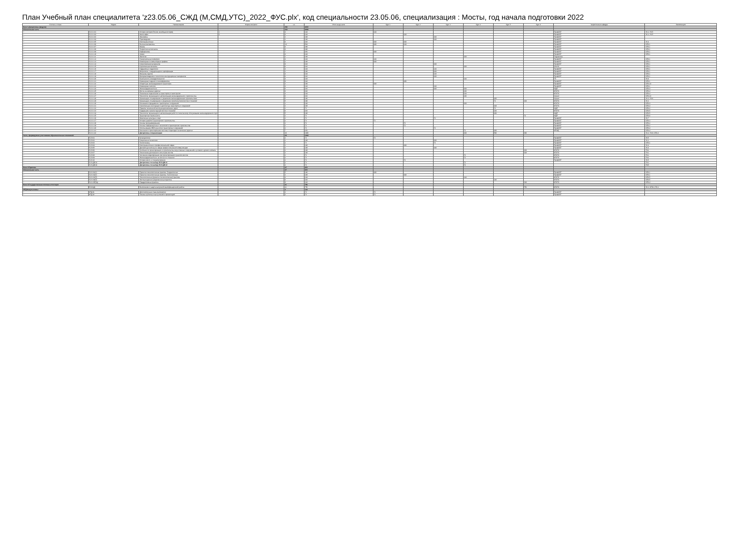План Учебный план специалитета 'z23.05.06_СЖД (М,СМД,УТС)_2022_ФУС.plx', код специальности 23.05.06, специализация : Мосты, год начала подготовки 2022
| Считать в плане | Индекс | Наименование | Форма контроля | з.е. | Итого акад.часов | Курс 1 | Курс 2 | Курс 3 | Курс 4 | Курс 5 | Курс 6 | Закрепленная кафедра | Компетенции |
| --- | --- | --- | --- | --- | --- | --- | --- | --- | --- | --- | --- | --- | --- |
| Блок 1.Дисциплины (модули) | | | | 252 | 9072 | | | | | | | | |
| Обязательная часть | | | | 222 | 8028 | | | | | | | | |
| + | Б1.О.1.01 | История (история России, всеобщая история) | 1 | 4 | 144 | 144 | | | | | | ПрофОБТ | УК-1; УК-5 |
| + | Б1.О.1.02 | Философия | 2 | 4 | 144 | | 144 | | | | | ПрофОБТ | УК-1; УК-5 |
| + | Б1.О.1.03 | Экономика | | 3 | 108 | | | 108 | | | | ПрофОБТ | |
| + | Б1.О.1.04 | Правоведение | | 3 | 108 | | | 108 | | | | ПрофОБТ | |
| + | Б1.О.1.05 | Иностранный язык | | 6 | 216 | 108 | 108 | | | | | ПрофОБТ | УК-4 |
| + | Б1.О.1.06 | Высшая математика | | 14 | 504 | 180 | 144 | | | | | ПрофОБТ | ОПК-1 |
| + | Б1.О.1.07 | Физика | | 8 | 288 | | | | | | | ПрофОБТ | ОПК-1 |
| + | Б1.О.1.08 | Теоретическая механика | | 8 | 288 | | | | | | | ПрофОБТ | ОПК-1 |
| + | Б1.О.1.09 | Информатика | | 7 | 252 | 108 | | | | | | ПрофОБТ | ОПК-1 |
| + | Б1.О.1.10 | Химия | | 4 | 144 | | | | | | | ПрофОБТ | ОПК-1 |
| + | Б1.О.1.11 | Экология | | 3 | 108 | | | | 108 | | | Гидравлика | |
| + | Б1.О.1.12 | Начертательная геометрия | | 4 | 144 | 144 | | | | | | ПрофОБТ | ОПК-1 |
| + | Б1.О.1.13 | Инженерная и компьютерная графика | | 3 | 108 | 108 | | | | | | ПрофОБТ | ОПК-1 |
| + | Б1.О.1.14 | Сопротивление материалов | | 9 | 324 | | | 108 | | | | ПрофОБТ | ОПК-1 |
| + | Б1.О.1.15 | Строительная механика | | 6 | 216 | | | | 108 | | | СКиЗС | ОПК-1 |
| + | Б1.О.1.16 | Гидравлика и гидрология | | 4 | 144 | | | 144 | | | | ПрофОБТ | ОПК-1 |
| + | Б1.О.1.17 | Метрология, стандартизация и сертификация | | 3 | 108 | | | 108 | | | | ПрофОБТ | ОПК-1 |
| + | Б1.О.1.18 | Механика грунтов | | 4 | 144 | | | 144 | | | | ПрофОБТ | ОПК-1 |
| + | Б1.О.1.19 | Материаловедение и технология конструкционных материалов | | 6 | 216 | | | 108 | | | | ПрофОБТ | ОПК-1 |
| + | Б1.О.1.20 | Безопасность жизнедеятельности | | 4 | 144 | | | | 144 | | | ТБ | УК-8 |
| + | Б1.О.1.21 | Инженерная геодезия и геоинформатика | | 9 | 324 | | 180 | | | | | ПрофОБТ | ОПК-1 |
| + | Б1.О.1.22 | Общий курс железнодорожного транспорта | | 3 | 108 | 108 | | | | | | ПрофОБТ | ОПК-10 |
| + | Б1.О.1.23 | Инженерная геология | | 4 | 144 | | | 144 | | | | ПрофОБТ | ОПК-1 |
| + | Б1.О.1.24 | Железнодорожный путь | | 6 | 216 | | | 108 | 108 | | | ЖДП | ОПК-4 |
| + | Б1.О.1.25 | Мосты на железных дорогах | | 6 | 216 | | | | 216 | | | МТиТС | ОПК-4 |
| + | Б1.О.1.26 | Тоннельные пересечения на транспортных магистралях | | 4 | 144 | | | | 144 | | | МТиТС | ОПК-4 |
| + | Б1.О.1.27 | Технология, механизация и автоматизация железнодорожного строительства | | 6 | 216 | | | | 216 | | | Строит | ОПК-10 |
| + | Б1.О.1.28 | Организация, планирование и управление железнодорожным строительством | | 5 | 180 | | | | | 180 | | Строит | УК-3; УК-6 |
| + | Б1.О.1.29 | Организация, планирование и управление строительством мостов и тоннелей | | 5 | 180 | | | | | 72 | 108 | МТиТС | УК-3 |
| + | Б1.О.1.30 | Основания и фундаменты транспортных сооружений | | 3 | 108 | | | | 108 | | | МТиТС | ОПК-4 |
| + | Б1.О.1.31 | Строительные конструкции и архитектура транспортных сооружений | | 3 | 108 | | | | | 108 | | МТиТС | ОПК-4 |
| + | Б1.О.1.32 | Правила технической эксплуатации железных дорог | | 2 | 72 | | | | | 72 | | ЖДП | ОПК-2 |
| + | Б1.О.1.33 | Содержание и реконструкция мостов и тоннелей | | 6 | 216 | | | | | 216 | | МТиТС | ОПК-5 |
| + | Б1.О.1.34 | Технология, механизация и автоматизация работ по техническому обслуживанию железнодорожного пути | | 5 | 180 | | | | | 180 | | ЖДП | ОПК-5 |
| + | Б1.О.1.35 | Транспортная безопасность | | 2 | 72 | | | | | | 72 | ЖДП | ОПК-6 |
| + | Б1.О.1.36 | Физическая культура и спорт | | 2 | 72 | | | 72 | | | | ПрофОБТ | УК-7 |
| + | Б1.О.1.37 | История развития транспортного строительства | | 2 | 72 | 72 | | | | | | ПрофОБТ | ОПК-3 |
| + | Б1.О.1.38 | Основы программирования | | 2 | 72 | | 72 | | | | | ПрофОБТ | ОПК-2 |
| + | Б1.О.1.39 | Основы информационных технологий в транспортном строительстве | | 2 | 72 | | 72 | | | | | ПрофОБТ | ОПК-2 |
| + | Б1.О.1.40 | Использование ЭВМ в расчётах транспортных сооружений | | 2 | 72 | | | 72 | | | | ПрофОБТ | ОПК-4 |
| + | Б1.О.1.41 | Изыскания и проектирование мостовых переходов на железных дорогах | | 7 | 252 | | | | 72 | 180 | | ИПЖД | ОПК-4 |
| + | Б1.О.1.42 | Дисциплины специализации | | 30 | 1080 | | | | 108 | 540 | 360 | | УК-2; УК-6; ОПК-4 |
| Часть, формируемая участниками образовательных отношений | | | | 29 | 1044 | | | | | | | | |
| + | Б1.В.01 | Культурология | | 2 | 72 | 72 | | | | | | ПрофОБТ | УК-5 |
| + | Б1.В.02 | Социальные технологии | | 3 | 108 | | | 108 | | | | ПрофОБТ | УК-3 |
| + | Б1.В.03 | Теплотехника | | 2 | 72 | | | 72 | | | | ПрофОБТ | ОПК-1 |
| + | Б1.В.04 | Иностранный язык в профессиональной сфере | | 3 | 108 | | 108 | | | | | ПрофОБТ | УК-4 |
| + | Б1.В.05 | Деловой русский язык в сфере профессиональной коммуникации | | 3 | 108 | | | 108 | | | | ПрофОБТ | УК-4 |
| + | Б1.В.06 | Особенности проектирования и строительства искусственных сооружений в условиях сурового климата | | 3 | 108 | | | | | | 108 | МТиТС | ПК-2 |
| + | Б1.В.07 | Технические достижения и испытание мостов | | 3 | 108 | | | | | | 108 | МТиТС | ПК-1 |
| + | Б1.В.08 | Численное моделирование при проектировании и расчёте мостов | | 2 | 72 | | | | 72 | | | МТиТС | ПК-1 |
| + | Б1.В.09 | Железнодорожный путь на мостах и в тоннелях | | 2 | 72 | | | | 72 | | | МТиТС | ПК-2 |
| + | Б1.В.10 | История мосто- и тоннелестроения | | 2 | 72 | | 72 | | | | | ПрофОБТ | УК-5 |
| + | Б1.В.ДВ.01 | Дисциплины по выбору Б1.В.ДВ.01 | | 2 | 72 | | | | 72 | | | | ПК-1 |
| + | Б1.В.ДВ.02 | Дисциплины по выбору Б1.В.ДВ.02 | | 2 | 72 | | | | 72 | | | | ПК-5 |
| Блок 2.Практика | | | | 27 | 972 | | | | | | | | |
| Обязательная часть | | | | 27 | 972 | | | | | | | | |
| + | Б2.О.01(У) | Проектно-технологическая практика. Геодезическая | | 5 | 180 | 180 | | | | | | ПрофОБТ | ОПК-1 |
| + | Б2.О.02(У) | Проектно-технологическая практика. Геологическая | | 3 | 108 | | 108 | | | | | ПрофОБТ | ОПК-1 |
| + | Б2.О.03(П) | Технологическая (проектно-технологическая) практика | | 4 | 144 | | | | 144 | | | МТиТС | ОПК-5 |
| + | Б2.О.04(П) | Эксплуатационно-управленческая практика | | 6 | 216 | | | | | 216 | | МТиТС | ОПК-5 |
| + | Б2.О.05(Пд) | Преддипломная практика | | 9 | 324 | | | | | | 324 | МТиТС | ОПК-4 |
| Блок 3.Государственная итоговая аттестация | | | | 21 | 756 | | | | | | | | |
| + | Б3.01(Д) | Выполнение и защита выпускной квалификационной работы | | 21 | 756 | | | | | | 756 | МТиТС | УК-1; ОПК-1; ПК-1 |
| ФТД.Факультативы | | | | 4 | 144 | | | | | | | | |
| + | ФТД.01 | Дополнительные главы математики | | 2 | 72 | 72 | | | | | | ПрофОБТ | |
| + | ФТД.02 | Техника публичных выступлений и презентаций | | 2 | 72 | 72 | | | | | | ПрофОБТ | |